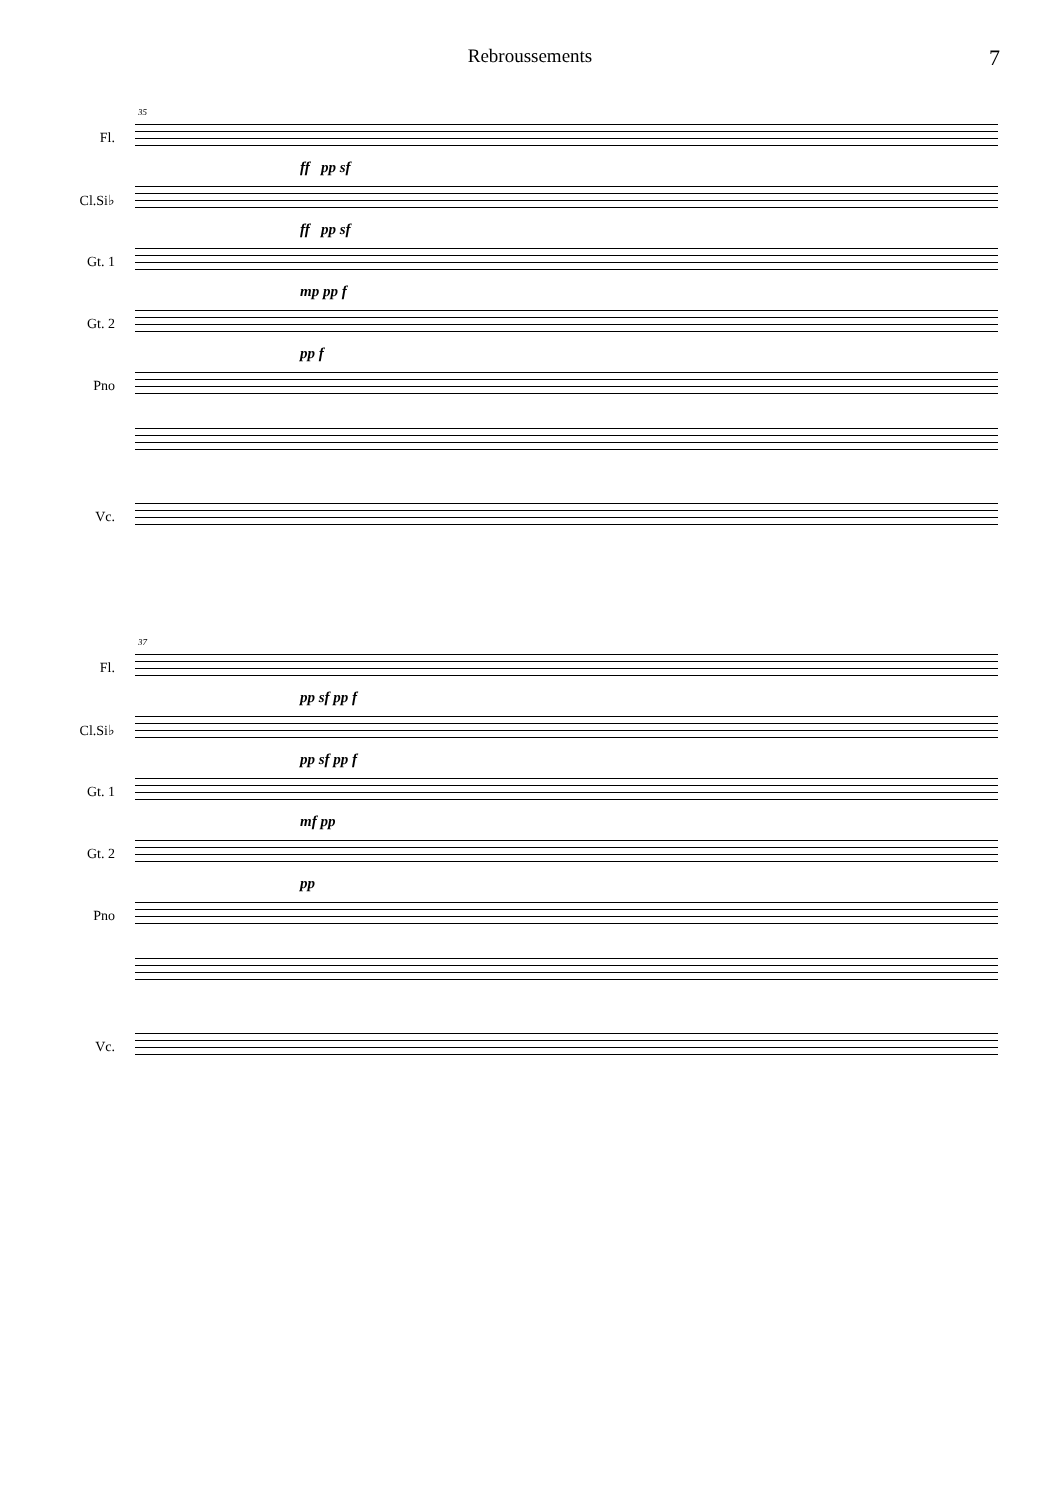Rebroussements 7
35
Fl.
ff pp sf
Cl.Si♭
ff pp sf
Gt. 1
mp pp f
Gt. 2
pp f
Pno
Vc.
37
Fl.
pp sf pp f
Cl.Si♭
pp sf pp f
Gt. 1
mf pp
Gt. 2
pp
Pno
Vc.